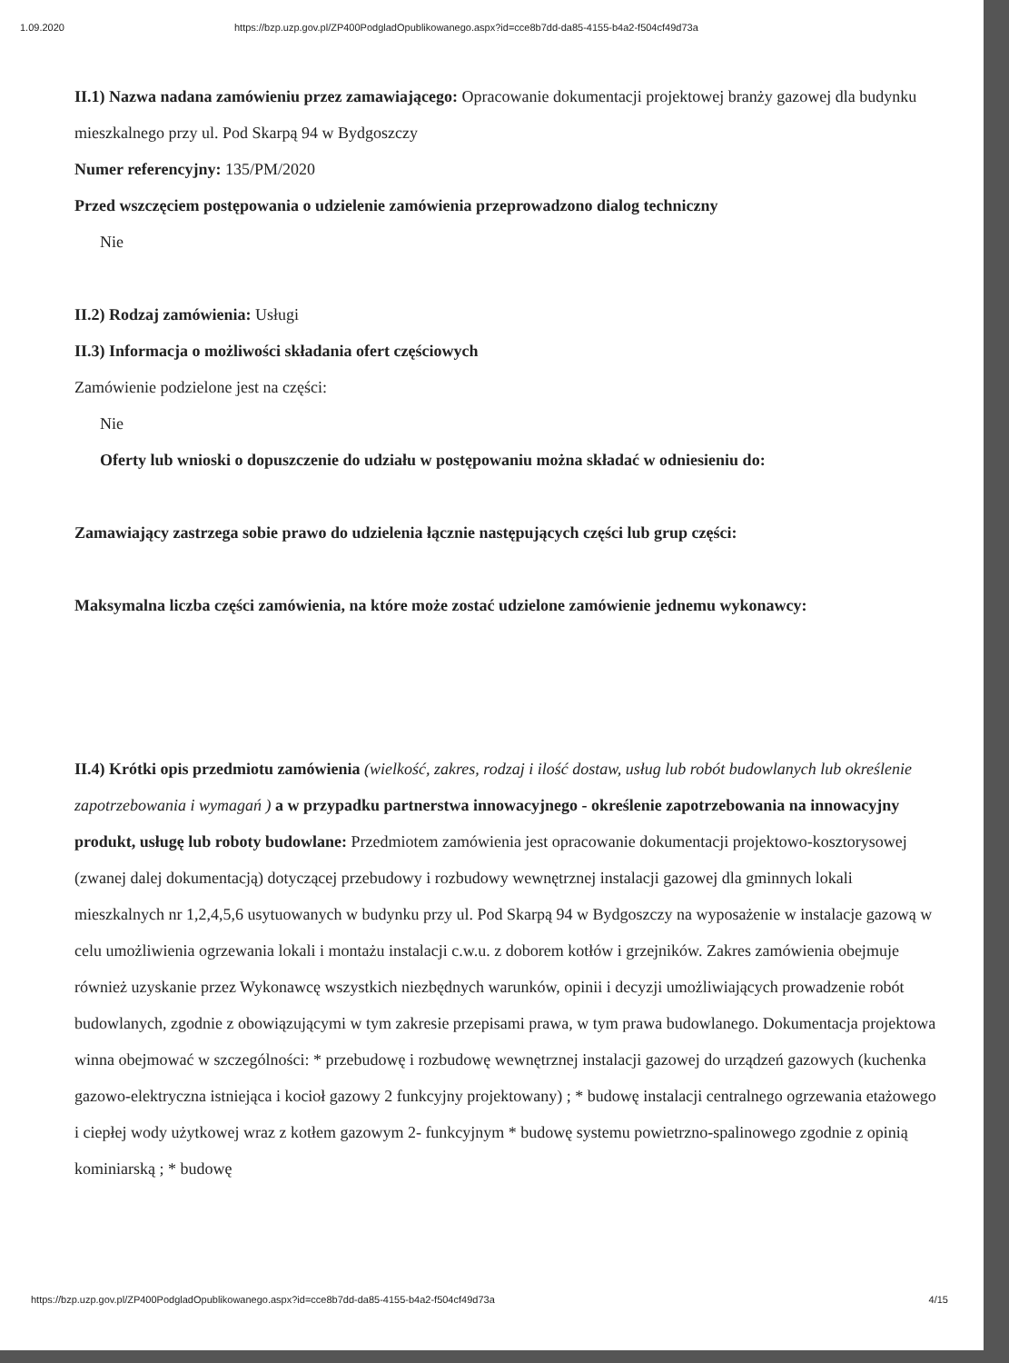1.09.2020 https://bzp.uzp.gov.pl/ZP400PodgladOpublikowanego.aspx?id=cce8b7dd-da85-4155-b4a2-f504cf49d73a
II.1) Nazwa nadana zamówieniu przez zamawiającego: Opracowanie dokumentacji projektowej branży gazowej dla budynku mieszkalnego przy ul. Pod Skarpą 94 w Bydgoszczy
Numer referencyjny: 135/PM/2020
Przed wszczęciem postępowania o udzielenie zamówienia przeprowadzono dialog techniczny
Nie
II.2) Rodzaj zamówienia: Usługi
II.3) Informacja o możliwości składania ofert częściowych
Zamówienie podzielone jest na części:
Nie
Oferty lub wnioski o dopuszczenie do udziału w postępowaniu można składać w odniesieniu do:
Zamawiający zastrzega sobie prawo do udzielenia łącznie następujących części lub grup części:
Maksymalna liczba części zamówienia, na które może zostać udzielone zamówienie jednemu wykonawcy:
II.4) Krótki opis przedmiotu zamówienia (wielkość, zakres, rodzaj i ilość dostaw, usług lub robót budowlanych lub określenie zapotrzebowania i wymagań ) a w przypadku partnerstwa innowacyjnego - określenie zapotrzebowania na innowacyjny produkt, usługę lub roboty budowlane: Przedmiotem zamówienia jest opracowanie dokumentacji projektowo-kosztorysowej (zwanej dalej dokumentacją) dotyczącej przebudowy i rozbudowy wewnętrznej instalacji gazowej dla gminnych lokali mieszkalnych nr 1,2,4,5,6 usytuowanych w budynku przy ul. Pod Skarpą 94 w Bydgoszczy na wyposażenie w instalacje gazową w celu umożliwienia ogrzewania lokali i montażu instalacji c.w.u. z doborem kotłów i grzejników. Zakres zamówienia obejmuje również uzyskanie przez Wykonawcę wszystkich niezbędnych warunków, opinii i decyzji umożliwiających prowadzenie robót budowlanych, zgodnie z obowiązującymi w tym zakresie przepisami prawa, w tym prawa budowlanego. Dokumentacja projektowa winna obejmować w szczególności: * przebudowę i rozbudowę wewnętrznej instalacji gazowej do urządzeń gazowych (kuchenka gazowo-elektryczna istniejąca i kocioł gazowy 2 funkcyjny projektowany) ; * budowę instalacji centralnego ogrzewania etażowego i ciepłej wody użytkowej wraz z kotłem gazowym 2- funkcyjnym * budowę systemu powietrzno-spalinowego zgodnie z opinią kominiarską ; * budowę
https://bzp.uzp.gov.pl/ZP400PodgladOpublikowanego.aspx?id=cce8b7dd-da85-4155-b4a2-f504cf49d73a 4/15